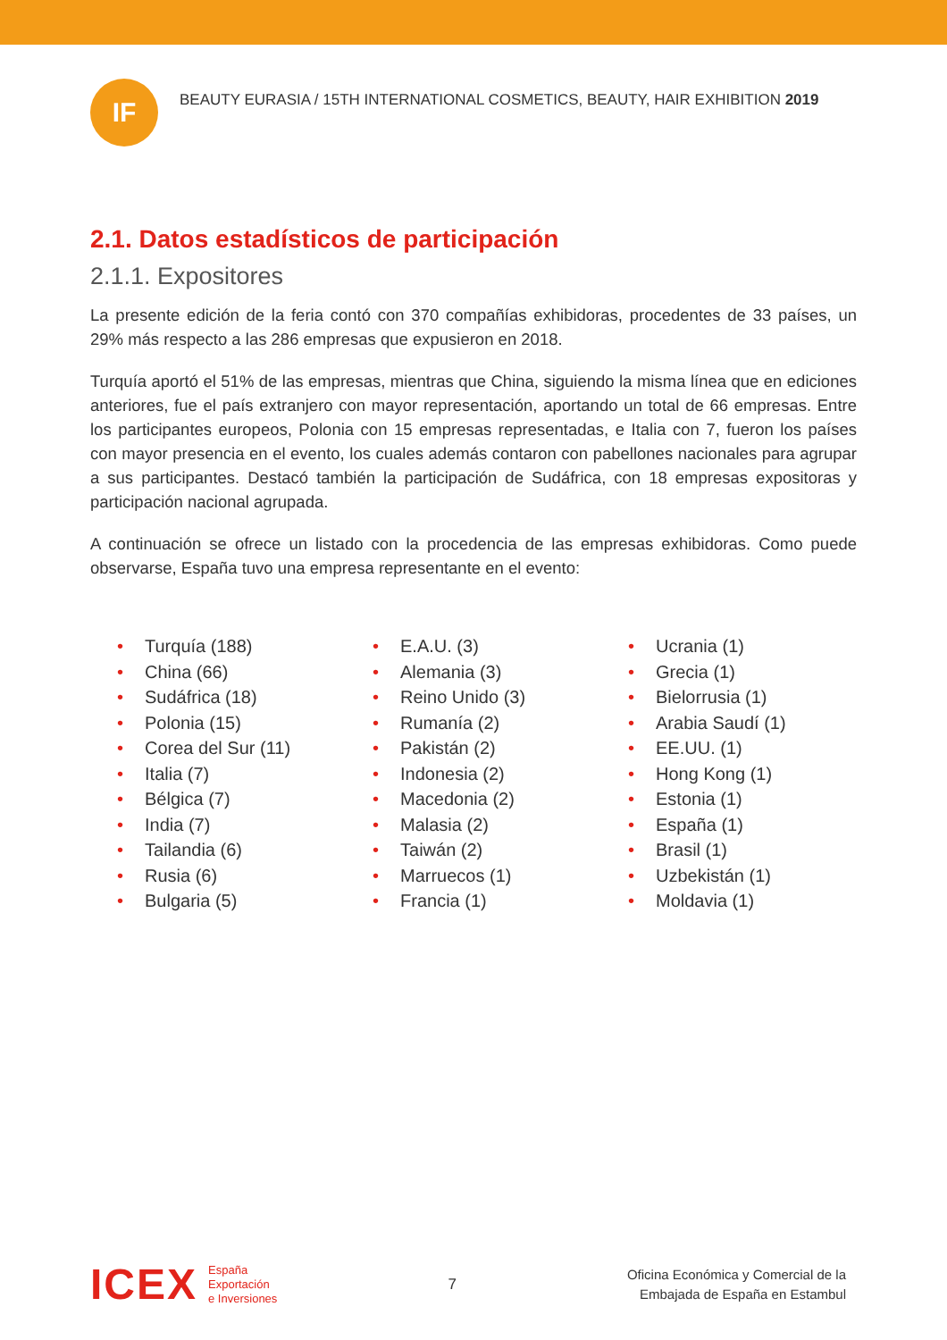IF
BEAUTY EURASIA / 15TH INTERNATIONAL COSMETICS, BEAUTY, HAIR EXHIBITION 2019
2.1. Datos estadísticos de participación
2.1.1. Expositores
La presente edición de la feria contó con 370 compañías exhibidoras, procedentes de 33 países, un 29% más respecto a las 286 empresas que expusieron en 2018.
Turquía aportó el 51% de las empresas, mientras que China, siguiendo la misma línea que en ediciones anteriores, fue el país extranjero con mayor representación, aportando un total de 66 empresas. Entre los participantes europeos, Polonia con 15 empresas representadas, e Italia con 7, fueron los países con mayor presencia en el evento, los cuales además contaron con pabellones nacionales para agrupar a sus participantes. Destacó también la participación de Sudáfrica, con 18 empresas expositoras y participación nacional agrupada.
A continuación se ofrece un listado con la procedencia de las empresas exhibidoras. Como puede observarse, España tuvo una empresa representante en el evento:
• Turquía (188)
• China (66)
• Sudáfrica (18)
• Polonia (15)
• Corea del Sur (11)
• Italia (7)
• Bélgica (7)
• India (7)
• Tailandia (6)
• Rusia (6)
• Bulgaria (5)
• E.A.U. (3)
• Alemania (3)
• Reino Unido (3)
• Rumanía (2)
• Pakistán (2)
• Indonesia (2)
• Macedonia (2)
• Malasia (2)
• Taiwán (2)
• Marruecos (1)
• Francia (1)
• Ucrania (1)
• Grecia (1)
• Bielorrusia (1)
• Arabia Saudí (1)
• EE.UU. (1)
• Hong Kong (1)
• Estonia (1)
• España (1)
• Brasil (1)
• Uzbekistán (1)
• Moldavia (1)
ICEX
España
Exportación
e Inversiones
7
Oficina Económica y Comercial de la
Embajada de España en Estambul